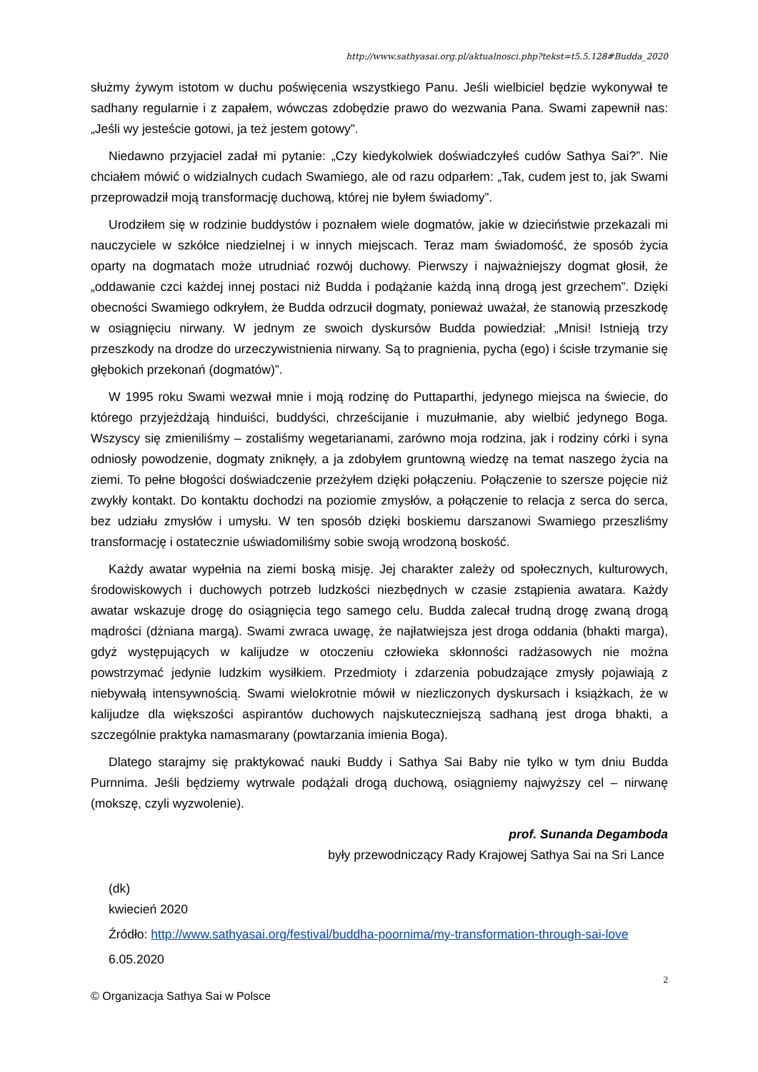http://www.sathyasai.org.pl/aktualnosci.php?tekst=t5.5.128#Budda_2020
służmy żywym istotom w duchu poświęcenia wszystkiego Panu. Jeśli wielbiciel będzie wykonywał te sadhany regularnie i z zapałem, wówczas zdobędzie prawo do wezwania Pana. Swami zapewnił nas: „Jeśli wy jesteście gotowi, ja też jestem gotowy”.
Niedawno przyjaciel zadał mi pytanie: „Czy kiedykolwiek doświadczyłeś cudów Sathya Sai?”. Nie chciałem mówić o widzialnych cudach Swamiego, ale od razu odparłem: „Tak, cudem jest to, jak Swami przeprowadził moją transformację duchową, której nie byłem świadomy”.
Urodziłem się w rodzinie buddystów i poznałem wiele dogmatów, jakie w dzieciństwie przekazali mi nauczyciele w szkółce niedzielnej i w innych miejscach. Teraz mam świadomość, że sposób życia oparty na dogmatach może utrudniać rozwój duchowy. Pierwszy i najważniejszy dogmat głosił, że „oddawanie czci każdej innej postaci niż Budda i podążanie każdą inną drogą jest grzechem”. Dzięki obecności Swamiego odkryłem, że Budda odrzucił dogmaty, ponieważ uważał, że stanowią przeszkodę w osiągnięciu nirwany. W jednym ze swoich dyskursów Budda powiedział: „Mnisi! Istnieją trzy przeszkody na drodze do urzeczywistnienia nirwany. Są to pragnienia, pycha (ego) i ścisłe trzymanie się głębokich przekonań (dogmatów)”.
W 1995 roku Swami wezwał mnie i moją rodzinę do Puttaparthi, jedynego miejsca na świecie, do którego przyjeżdżają hinduiści, buddyści, chrześcijanie i muzułmanie, aby wielbić jedynego Boga. Wszyscy się zmieniliśmy – zostaliśmy wegetarianami, zarówno moja rodzina, jak i rodziny córki i syna odniosły powodzenie, dogmaty zniknęły, a ja zdobyłem gruntowną wiedzę na temat naszego życia na ziemi. To pełne błogości doświadczenie przeżyłem dzięki połączeniu. Połączenie to szersze pojęcie niż zwykły kontakt. Do kontaktu dochodzi na poziomie zmysłów, a połączenie to relacja z serca do serca, bez udziału zmysłów i umysłu. W ten sposób dzięki boskiemu darszanowi Swamiego przeszliśmy transformację i ostatecznie uświadomiliśmy sobie swoją wrodzoną boskość.
Każdy awatar wypełnia na ziemi boską misję. Jej charakter zależy od społecznych, kulturowych, środowiskowych i duchowych potrzeb ludzkości niezbędnych w czasie zstąpienia awatara. Każdy awatar wskazuje drogę do osiągnięcia tego samego celu. Budda zalecał trudną drogę zwaną drogą mądrości (dżniana margą). Swami zwraca uwagę, że najłatwiejsza jest droga oddania (bhakti marga), gdyż występujących w kalijudze w otoczeniu człowieka skłonności radżasowych nie można powstrzymać jedynie ludzkim wysiłkiem. Przedmioty i zdarzenia pobudzające zmysły pojawiają z niebywałą intensywnością. Swami wielokrotnie mówił w niezliczonych dyskursach i książkach, że w kalijudze dla większości aspirantów duchowych najskuteczniejszą sadhaną jest droga bhakti, a szczególnie praktyka namasmarany (powtarzania imienia Boga).
Dlatego starajmy się praktykować nauki Buddy i Sathya Sai Baby nie tylko w tym dniu Budda Purnnima. Jeśli będziemy wytrwale podążali drogą duchową, osiągniemy najwyższy cel – nirwanę (mokszę, czyli wyzwolenie).
prof. Sunanda Degamboda
były przewodniczący Rady Krajowej Sathya Sai na Sri Lance
(dk)
kwiecień 2020
Źródło: http://www.sathyasai.org/festival/buddha-poornima/my-transformation-through-sai-love
6.05.2020
2
© Organizacja Sathya Sai w Polsce